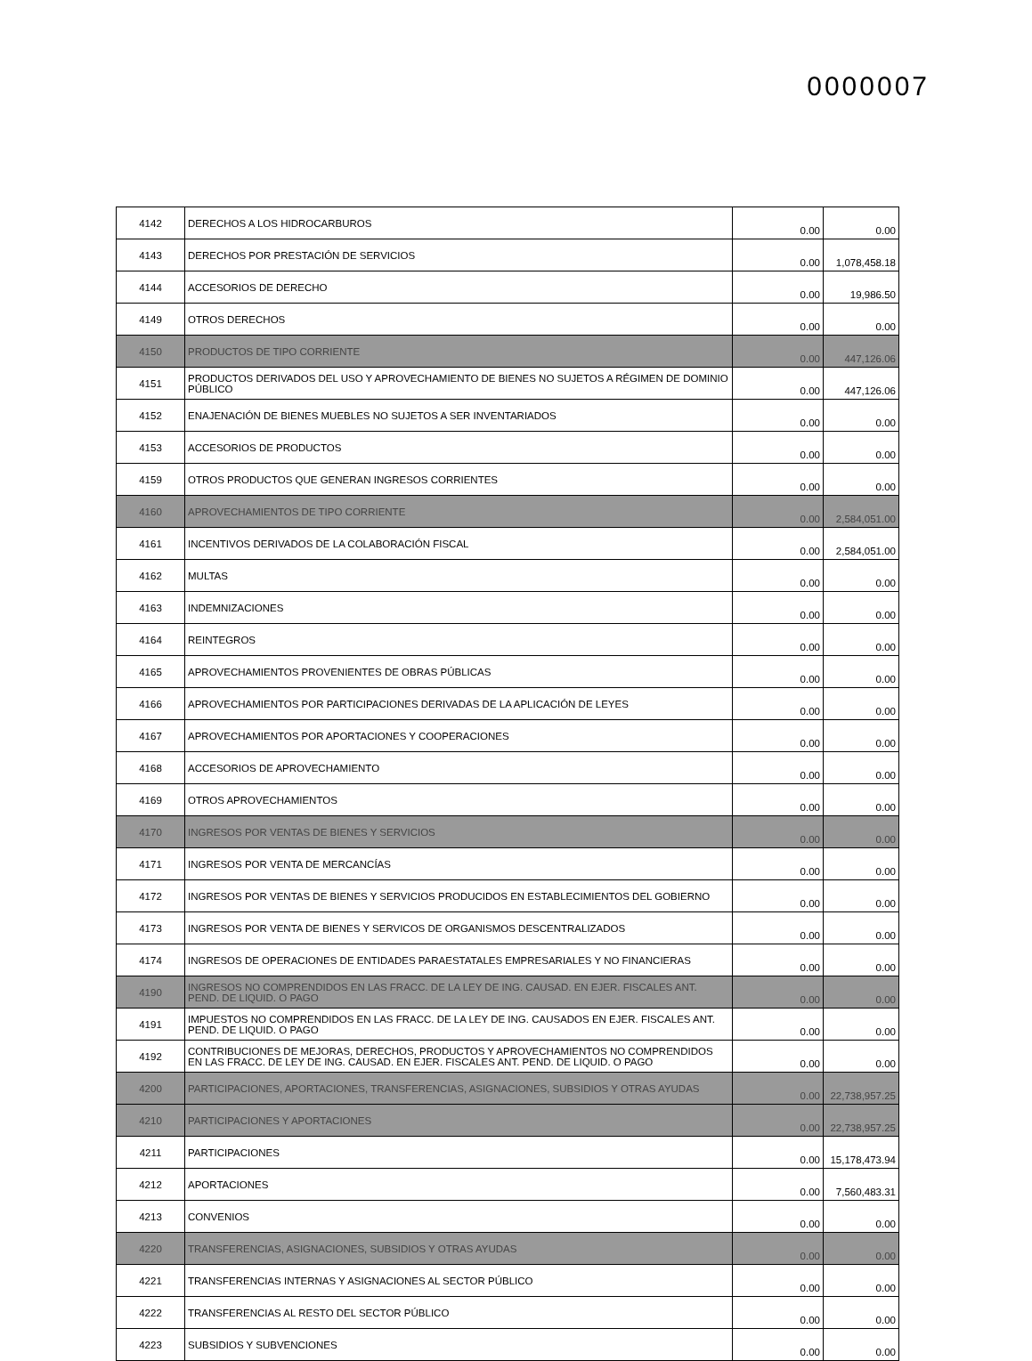0000007
| 4142 | DERECHOS A LOS HIDROCARBUROS | 0.00 | 0.00 |
| 4143 | DERECHOS POR PRESTACIÓN DE SERVICIOS | 0.00 | 1,078,458.18 |
| 4144 | ACCESORIOS DE DERECHO | 0.00 | 19,986.50 |
| 4149 | OTROS DERECHOS | 0.00 | 0.00 |
| 4150 | PRODUCTOS DE TIPO CORRIENTE | 0.00 | 447,126.06 |
| 4151 | PRODUCTOS DERIVADOS DEL USO Y APROVECHAMIENTO DE BIENES NO SUJETOS A RÉGIMEN DE DOMINIO PÚBLICO | 0.00 | 447,126.06 |
| 4152 | ENAJENACIÓN DE BIENES MUEBLES NO SUJETOS A SER INVENTARIADOS | 0.00 | 0.00 |
| 4153 | ACCESORIOS DE PRODUCTOS | 0.00 | 0.00 |
| 4159 | OTROS PRODUCTOS QUE GENERAN INGRESOS CORRIENTES | 0.00 | 0.00 |
| 4160 | APROVECHAMIENTOS DE TIPO CORRIENTE | 0.00 | 2,584,051.00 |
| 4161 | INCENTIVOS DERIVADOS DE LA COLABORACIÓN FISCAL | 0.00 | 2,584,051.00 |
| 4162 | MULTAS | 0.00 | 0.00 |
| 4163 | INDEMNIZACIONES | 0.00 | 0.00 |
| 4164 | REINTEGROS | 0.00 | 0.00 |
| 4165 | APROVECHAMIENTOS PROVENIENTES DE OBRAS PÚBLICAS | 0.00 | 0.00 |
| 4166 | APROVECHAMIENTOS POR PARTICIPACIONES DERIVADAS DE LA APLICACIÓN DE LEYES | 0.00 | 0.00 |
| 4167 | APROVECHAMIENTOS POR APORTACIONES Y COOPERACIONES | 0.00 | 0.00 |
| 4168 | ACCESORIOS DE APROVECHAMIENTO | 0.00 | 0.00 |
| 4169 | OTROS APROVECHAMIENTOS | 0.00 | 0.00 |
| 4170 | INGRESOS POR VENTAS DE BIENES Y SERVICIOS | 0.00 | 0.00 |
| 4171 | INGRESOS POR VENTA DE MERCANCÍAS | 0.00 | 0.00 |
| 4172 | INGRESOS POR VENTAS DE BIENES Y SERVICIOS PRODUCIDOS EN ESTABLECIMIENTOS DEL GOBIERNO | 0.00 | 0.00 |
| 4173 | INGRESOS POR VENTA DE BIENES Y SERVICOS DE ORGANISMOS DESCENTRALIZADOS | 0.00 | 0.00 |
| 4174 | INGRESOS DE OPERACIONES DE ENTIDADES PARAESTATALES EMPRESARIALES Y NO FINANCIERAS | 0.00 | 0.00 |
| 4190 | INGRESOS NO COMPRENDIDOS EN LAS FRACC. DE LA LEY DE ING. CAUSAD. EN EJER. FISCALES ANT. PEND. DE LIQUID. O PAGO | 0.00 | 0.00 |
| 4191 | IMPUESTOS NO COMPRENDIDOS EN LAS FRACC. DE LA LEY DE ING. CAUSADOS EN EJER. FISCALES ANT. PEND. DE LIQUID. O PAGO | 0.00 | 0.00 |
| 4192 | CONTRIBUCIONES DE MEJORAS, DERECHOS, PRODUCTOS Y APROVECHAMIENTOS NO COMPRENDIDOS EN LAS FRACC. DE LEY DE ING. CAUSAD. EN EJER. FISCALES ANT. PEND. DE LIQUID. O PAGO | 0.00 | 0.00 |
| 4200 | PARTICIPACIONES, APORTACIONES, TRANSFERENCIAS, ASIGNACIONES, SUBSIDIOS Y OTRAS AYUDAS | 0.00 | 22,738,957.25 |
| 4210 | PARTICIPACIONES Y APORTACIONES | 0.00 | 22,738,957.25 |
| 4211 | PARTICIPACIONES | 0.00 | 15,178,473.94 |
| 4212 | APORTACIONES | 0.00 | 7,560,483.31 |
| 4213 | CONVENIOS | 0.00 | 0.00 |
| 4220 | TRANSFERENCIAS, ASIGNACIONES, SUBSIDIOS Y OTRAS AYUDAS | 0.00 | 0.00 |
| 4221 | TRANSFERENCIAS INTERNAS Y ASIGNACIONES AL SECTOR PÚBLICO | 0.00 | 0.00 |
| 4222 | TRANSFERENCIAS AL RESTO DEL SECTOR PÚBLICO | 0.00 | 0.00 |
| 4223 | SUBSIDIOS Y SUBVENCIONES | 0.00 | 0.00 |